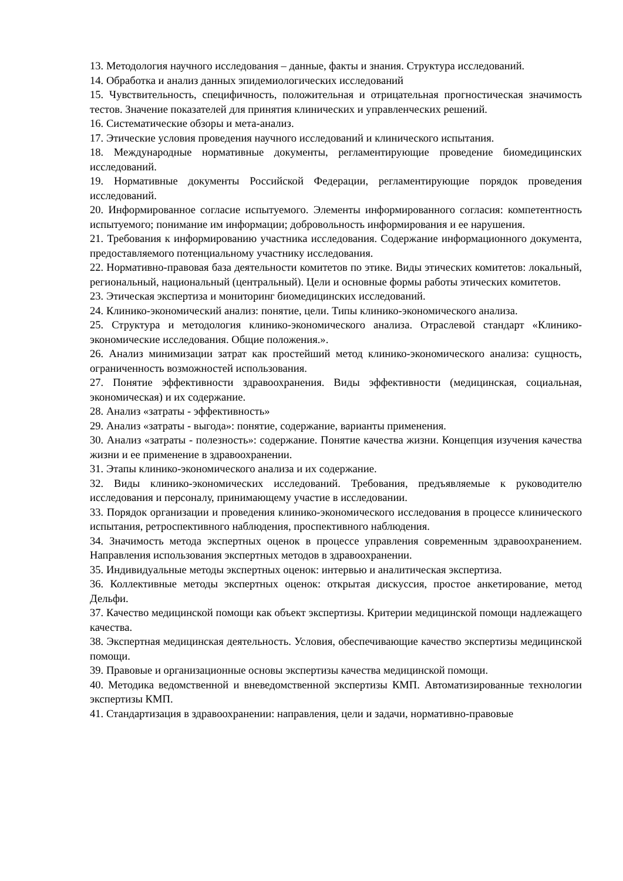13. Методология научного исследования – данные, факты и знания. Структура исследований.
14. Обработка и анализ данных эпидемиологических исследований
15. Чувствительность, специфичность, положительная и отрицательная прогностическая значимость тестов. Значение показателей для принятия клинических и управленческих решений.
16. Систематические обзоры и мета-анализ.
17. Этические условия проведения научного исследований и клинического испытания.
18. Международные нормативные документы, регламентирующие проведение биомедицинских исследований.
19. Нормативные документы Российской Федерации, регламентирующие порядок проведения исследований.
20. Информированное согласие испытуемого. Элементы информированного согласия: компетентность испытуемого; понимание им информации; добровольность информирования и ее нарушения.
21. Требования к информированию участника исследования. Содержание информационного документа, предоставляемого потенциальному участнику исследования.
22. Нормативно-правовая база деятельности комитетов по этике. Виды этических комитетов: локальный, региональный, национальный (центральный). Цели и основные формы работы этических комитетов.
23. Этическая экспертиза и мониторинг биомедицинских исследований.
24. Клинико-экономический анализ: понятие, цели. Типы клинико-экономического анализа.
25. Структура и методология клинико-экономического анализа. Отраслевой стандарт «Клинико-экономические исследования. Общие положения.».
26. Анализ минимизации затрат как простейший метод клинико-экономического анализа: сущность, ограниченность возможностей использования.
27. Понятие эффективности здравоохранения. Виды эффективности (медицинская, социальная, экономическая) и их содержание.
28. Анализ «затраты - эффективность»
29. Анализ «затраты - выгода»: понятие, содержание, варианты применения.
30. Анализ «затраты - полезность»: содержание. Понятие качества жизни. Концепция изучения качества жизни и ее применение в здравоохранении.
31. Этапы клинико-экономического анализа и их содержание.
32. Виды клинико-экономических исследований. Требования, предъявляемые к руководителю исследования и персоналу, принимающему участие в исследовании.
33. Порядок организации и проведения клинико-экономического исследования в процессе клинического испытания, ретроспективного наблюдения, проспективного наблюдения.
34. Значимость метода экспертных оценок в процессе управления современным здравоохранением. Направления использования экспертных методов в здравоохранении.
35. Индивидуальные методы экспертных оценок: интервью и аналитическая экспертиза.
36. Коллективные методы экспертных оценок: открытая дискуссия, простое анкетирование, метод Дельфи.
37. Качество медицинской помощи как объект экспертизы. Критерии медицинской помощи надлежащего качества.
38. Экспертная медицинская деятельность. Условия, обеспечивающие качество экспертизы медицинской помощи.
39. Правовые и организационные основы экспертизы качества медицинской помощи.
40. Методика ведомственной и вневедомственной экспертизы КМП. Автоматизированные технологии экспертизы КМП.
41. Стандартизация в здравоохранении: направления, цели и задачи, нормативно-правовые